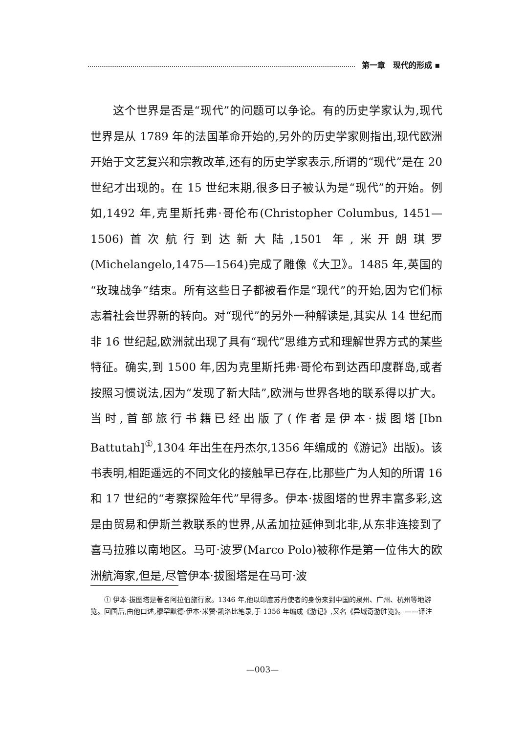第一章　现代的形成 ▪
这个世界是否是“现代”的问题可以争论。有的历史学家认为,现代世界是从 1789 年的法国革命开始的,另外的历史学家则指出,现代欧洲开始于文艺复兴和宗教改革,还有的历史学家表示,所谓的“现代”是在 20 世纪才出现的。在 15 世纪末期,很多日子被认为是“现代”的开始。例如,1492 年,克里斯托弗·哥伦布(Christopher Columbus, 1451—1506)首次航行到达新大陆,1501 年,米开朗琪罗(Michelangelo,1475—1564)完成了雕像《大卫》。1485 年,英国的“玫瑰战争”结束。所有这些日子都被看作是“现代”的开始,因为它们标志着社会世界新的转向。对“现代”的另外一种解读是,其实从 14 世纪而非 16 世纪起,欧洲就出现了具有“现代”思维方式和理解世界方式的某些特征。确实,到 1500 年,因为克里斯托弗·哥伦布到达西印度群岛,或者按照习惯说法,因为“发现了新大陆”,欧洲与世界各地的联系得以扩大。当时,首部旅行书籍已经出版了(作者是伊本·拔图塔[Ibn Battutah]<sup>①</sup>,1304 年出生在丹杰尔,1356 年编成的《游记》出版)。该书表明,相距遥远的不同文化的接触早已存在,比那些广为人知的所谓 16 和 17 世纪的“考察探险年代”早得多。伊本·拔图塔的世界丰富多彩,这是由贸易和伊斯兰教联系的世界,从孟加拉延伸到北非,从东非连接到了喜马拉雅以南地区。马可·波罗(Marco Polo)被称作是第一位伟大的欧洲航海家,但是,尽管伊本·拔图塔是在马可·波
① 伊本·拔图塔是著名阿拉伯旅行家。1346 年,他以印度苏丹使者的身份来到中国的泉州、广州、杭州等地游览。回国后,由他口述,穆罕默德·伊本·米赞·凯洛比笔录,于 1356 年编成《游记》,又名《异域奇游胜览》。——译注
—003—